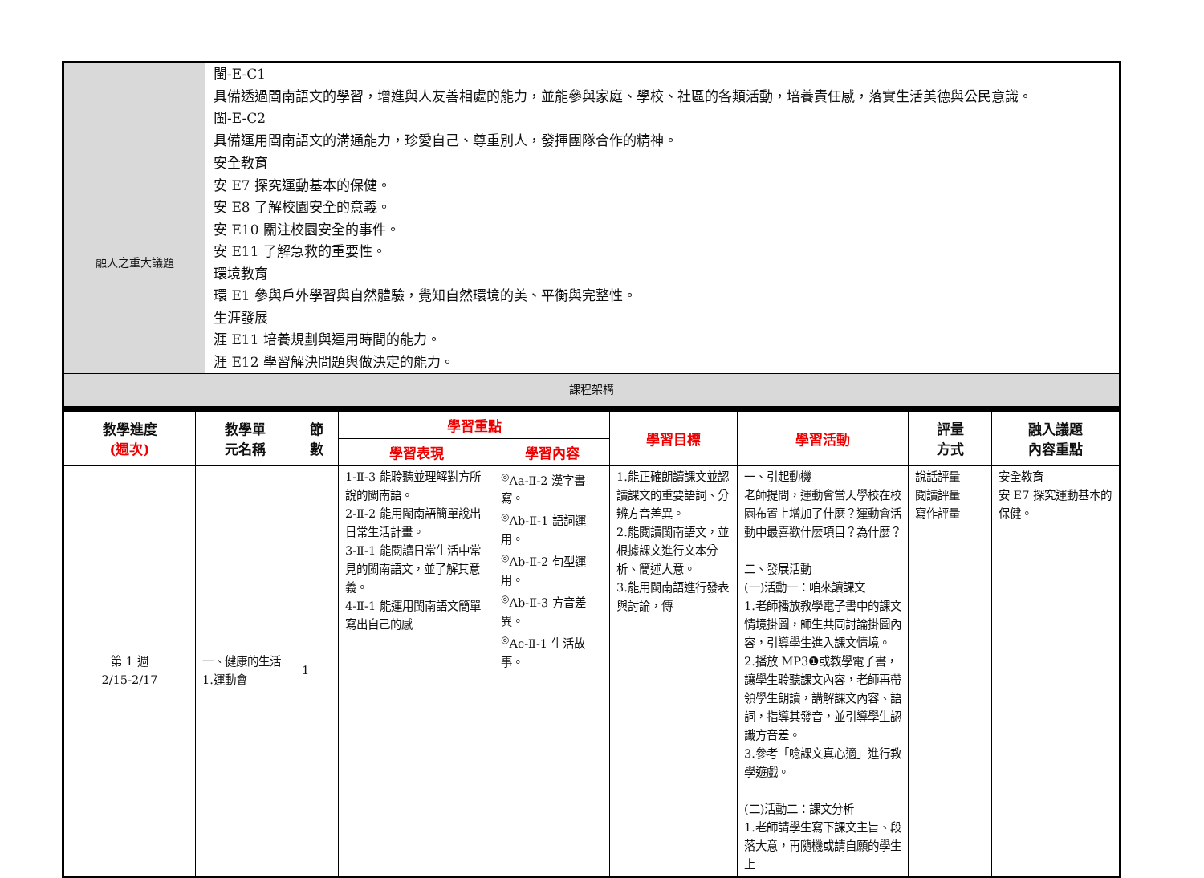| | 閩-E-C1 具備透過閩南語文的學習，增進與人友善相處的能力，並能參與家庭、學校、社區的各類活動，培養責任感，落實生活美德與公民意識。 閩-E-C2 具備運用閩南語文的溝通能力，珍愛自己、尊重別人，發揮團隊合作的精神。 |
| 融入之重大議題 | 安全教育 安 E7 探究運動基本的保健。 安 E8 了解校園安全的意義。 安 E10 關注校園安全的事件。 安 E11 了解急救的重要性。 環境教育 環 E1 參與戶外學習與自然體驗，覺知自然環境的美、平衡與完整性。 生涯發展 涯 E11 培養規劃與運用時間的能力。 涯 E12 學習解決問題與做決定的能力。 |
| 課程架構 | |
| 教學進度 (週次) | 教學單 元名稱 | 節 數 | 學習重點 | | 學習目標 | 學習活動 | 評量 方式 | 融入議題 內容重點 |
| --- | --- | --- | --- | --- | --- | --- | --- | --- |
| | | | 學習表現 | 學習內容 | | | | |
| 第 1 週 2/15-2/17 | 一、健康的生活 1.運動會 | 1 | 1-Ⅱ-3 能聆聽並理解對方所說的閩南語。 2-Ⅱ-2 能用閩南語簡單說出日常生活計畫。 3-Ⅱ-1 能閱讀日常生活中常見的閩南語文，並了解其意義。 4-Ⅱ-1 能運用閩南語文簡單寫出自己的感 | <sup>◎</sup>Aa-Ⅱ-2 漢字書寫。 <sup>◎</sup>Ab-Ⅱ-1 語詞運用。 <sup>◎</sup>Ab-Ⅱ-2 句型運用。 <sup>◎</sup>Ab-Ⅱ-3 方音差異。 <sup>◎</sup>Ac-Ⅱ-1 生活故事。 | 1.能正確朗讀課文並認讀課文的重要語詞、分辨方音差異。 2.能閱讀閩南語文，並根據課文進行文本分析、簡述大意。 3.能用閩南語進行發表與討論，傳 | 一、引起動機 老師提問，運動會當天學校在校園布置上增加了什麼？運動會活動中最喜歡什麼項目？為什麼？ 二、發展活動 (一)活動一：咱來讀課文 1.老師播放教學電子書中的課文情境掛圖，師生共同討論掛圖內容，引導學生進入課文情境。 2.播放 MP3❶或教學電子書，讓學生聆聽課文內容，老師再帶領學生朗讀，講解課文內容、語詞，指導其發音，並引導學生認識方音差。 3.參考「唸課文真心適」進行教學遊戲。 (二)活動二：課文分析 1.老師請學生寫下課文主旨、段落大意，再隨機或請自願的學生上 | 說話評量 閱讀評量 寫作評量 | 安全教育 安 E7 探究運動基本的保健。 |